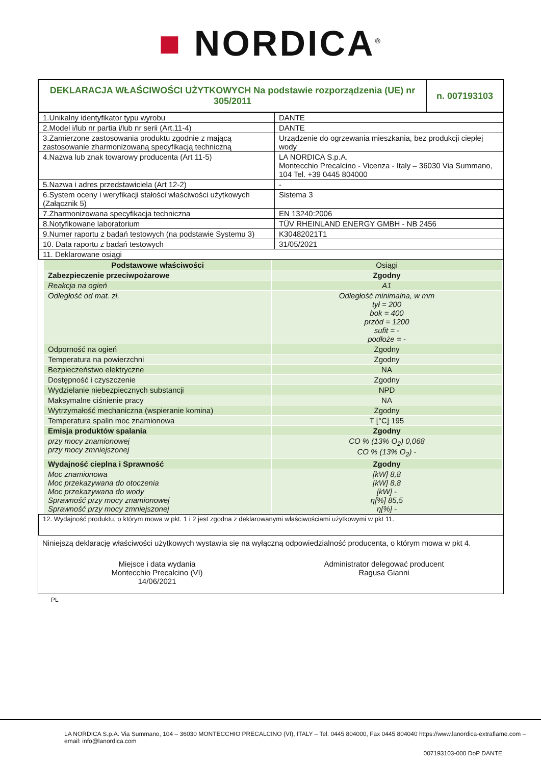■ NORDICA<sup>®</sup>
| DEKLARACJA WŁAŚCIWOŚCI UŻYTKOWYCH Na podstawie rozporządzenia (UE) nr 305/2011 | n. 007193103 |
| 1.Unikalny identyfikator typu wyrobu | DANTE |
| 2.Model i/lub nr partia i/lub nr serii (Art.11-4) | DANTE |
| 3.Zamierzone zastosowania produktu zgodnie z mającą zastosowanie zharmonizowaną specyfikacją techniczną | Urządzenie do ogrzewania mieszkania, bez produkcji ciepłej wody |
| 4.Nazwa lub znak towarowy producenta (Art 11-5) | LA NORDICA S.p.A. Montecchio Precalcino - Vicenza - Italy – 36030 Via Summano, 104 Tel. +39 0445 804000 |
| 5.Nazwa i adres przedstawiciela (Art 12-2) | - |
| 6.System oceny i weryfikacji stałości właściwości użytkowych (Załącznik 5) | Sistema 3 |
| 7.Zharmonizowana specyfikacja techniczna | EN 13240:2006 |
| 8.Notyfikowane laboratorium | TÜV RHEINLAND ENERGY GMBH - NB 2456 |
| 9.Numer raportu z badań testowych (na podstawie Systemu 3) | K30482021T1 |
| 10. Data raportu z badań testowych | 31/05/2021 |
| 11. Deklarowane osiągi | |
| Podstawowe właściwości | Osiągi |
| --- | --- |
| Zabezpieczenie przeciwpożarowe | Zgodny |
| Reakcja na ogień | A1 |
| Odległość od mat. zł. | Odległość minimalna, w mm tył = 200 bok = 400 przód = 1200 sufit = - podłoże = - |
| Odporność na ogień | Zgodny |
| Temperatura na powierzchni | Zgodny |
| Bezpieczeństwo elektryczne | NA |
| Dostępność i czyszczenie | Zgodny |
| Wydzielanie niebezpiecznych substancji | NPD |
| Maksymalne ciśnienie pracy | NA |
| Wytrzymałość mechaniczna (wspieranie komina) | Zgodny |
| Temperatura spalin moc znamionowa | T [°C] 195 |
| Emisja produktów spalania | Zgodny |
| przy mocy znamionowej przy mocy zmniejszonej | CO % (13% O<sub>2</sub>) 0,068 CO % (13% O<sub>2</sub>) - |
| Wydajność cieplna i Sprawność | Zgodny |
| Moc znamionowa Moc przekazywana do otoczenia Moc przekazywana do wody Sprawność przy mocy znamionowej Sprawność przy mocy zmniejszonej | [kW] 8,8 [kW] 8,8 [kW] - η[%] 85,5 η[%] - |
| 12. Wydajność produktu, o którym mowa w pkt. 1 i 2 jest zgodna z deklarowanymi właściwościami użytkowymi w pkt 11. |
Niniejszą deklarację właściwości użytkowych wystawia się na wyłączną odpowiedzialność producenta, o którym mowa w pkt 4.
Miejsce i data wydania
Montecchio Precalcino (VI)
14/06/2021
Administrator delegować producent
Ragusa Gianni
PL
LA NORDICA S.p.A. Via Summano, 104 – 36030 MONTECCHIO PRECALCINO (VI), ITALY – Tel. 0445 804000, Fax 0445 804040 https://www.lanordica-extraflame.com – email: info@lanordica.com
007193103-000 DoP DANTE